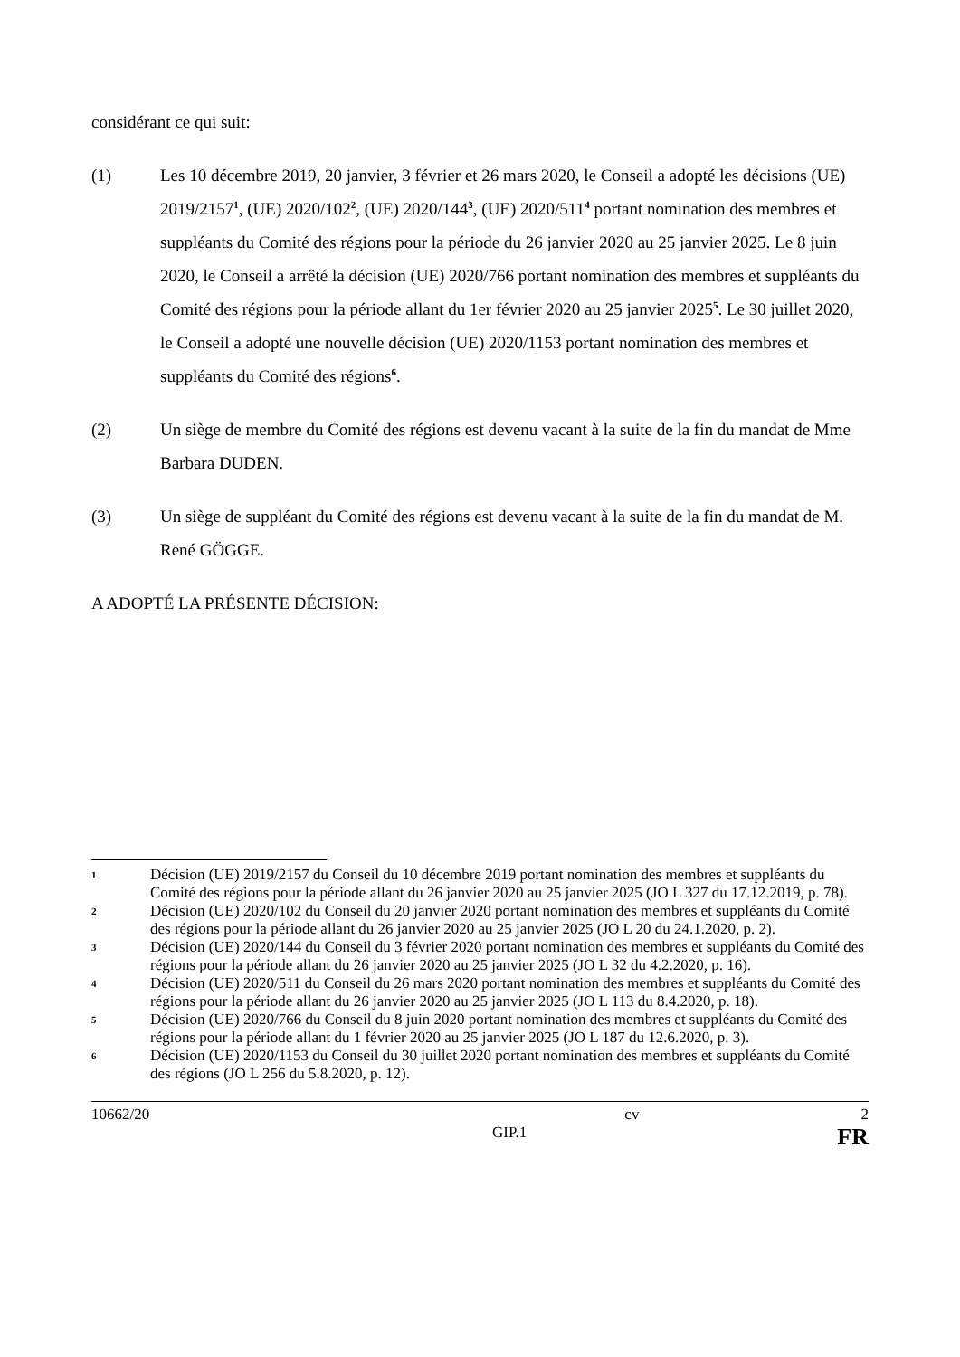considérant ce qui suit:
(1) Les 10 décembre 2019, 20 janvier, 3 février et 26 mars 2020, le Conseil a adopté les décisions (UE) 2019/2157<sup>1</sup>, (UE) 2020/102<sup>2</sup>, (UE) 2020/144<sup>3</sup>, (UE) 2020/511<sup>4</sup> portant nomination des membres et suppléants du Comité des régions pour la période du 26 janvier 2020 au 25 janvier 2025. Le 8 juin 2020, le Conseil a arrêté la décision (UE) 2020/766 portant nomination des membres et suppléants du Comité des régions pour la période allant du 1er février 2020 au 25 janvier 2025<sup>5</sup>. Le 30 juillet 2020, le Conseil a adopté une nouvelle décision (UE) 2020/1153 portant nomination des membres et suppléants du Comité des régions<sup>6</sup>.
(2) Un siège de membre du Comité des régions est devenu vacant à la suite de la fin du mandat de Mme Barbara DUDEN.
(3) Un siège de suppléant du Comité des régions est devenu vacant à la suite de la fin du mandat de M. René GÖGGE.
A ADOPTÉ LA PRÉSENTE DÉCISION:
1
Décision (UE) 2019/2157 du Conseil du 10 décembre 2019 portant nomination des membres et suppléants du Comité des régions pour la période allant du 26 janvier 2020 au 25 janvier 2025 (JO L 327 du 17.12.2019, p. 78).
2
Décision (UE) 2020/102 du Conseil du 20 janvier 2020 portant nomination des membres et suppléants du Comité des régions pour la période allant du 26 janvier 2020 au 25 janvier 2025 (JO L 20 du 24.1.2020, p. 2).
3
Décision (UE) 2020/144 du Conseil du 3 février 2020 portant nomination des membres et suppléants du Comité des régions pour la période allant du 26 janvier 2020 au 25 janvier 2025 (JO L 32 du 4.2.2020, p. 16).
4
Décision (UE) 2020/511 du Conseil du 26 mars 2020 portant nomination des membres et suppléants du Comité des régions pour la période allant du 26 janvier 2020 au 25 janvier 2025 (JO L 113 du 8.4.2020, p. 18).
5
Décision (UE) 2020/766 du Conseil du 8 juin 2020 portant nomination des membres et suppléants du Comité des régions pour la période allant du 1 février 2020 au 25 janvier 2025 (JO L 187 du 12.6.2020, p. 3).
6
Décision (UE) 2020/1153 du Conseil du 30 juillet 2020 portant nomination des membres et suppléants du Comité des régions (JO L 256 du 5.8.2020, p. 12).
10662/20 cv 2
GIP.1 FR